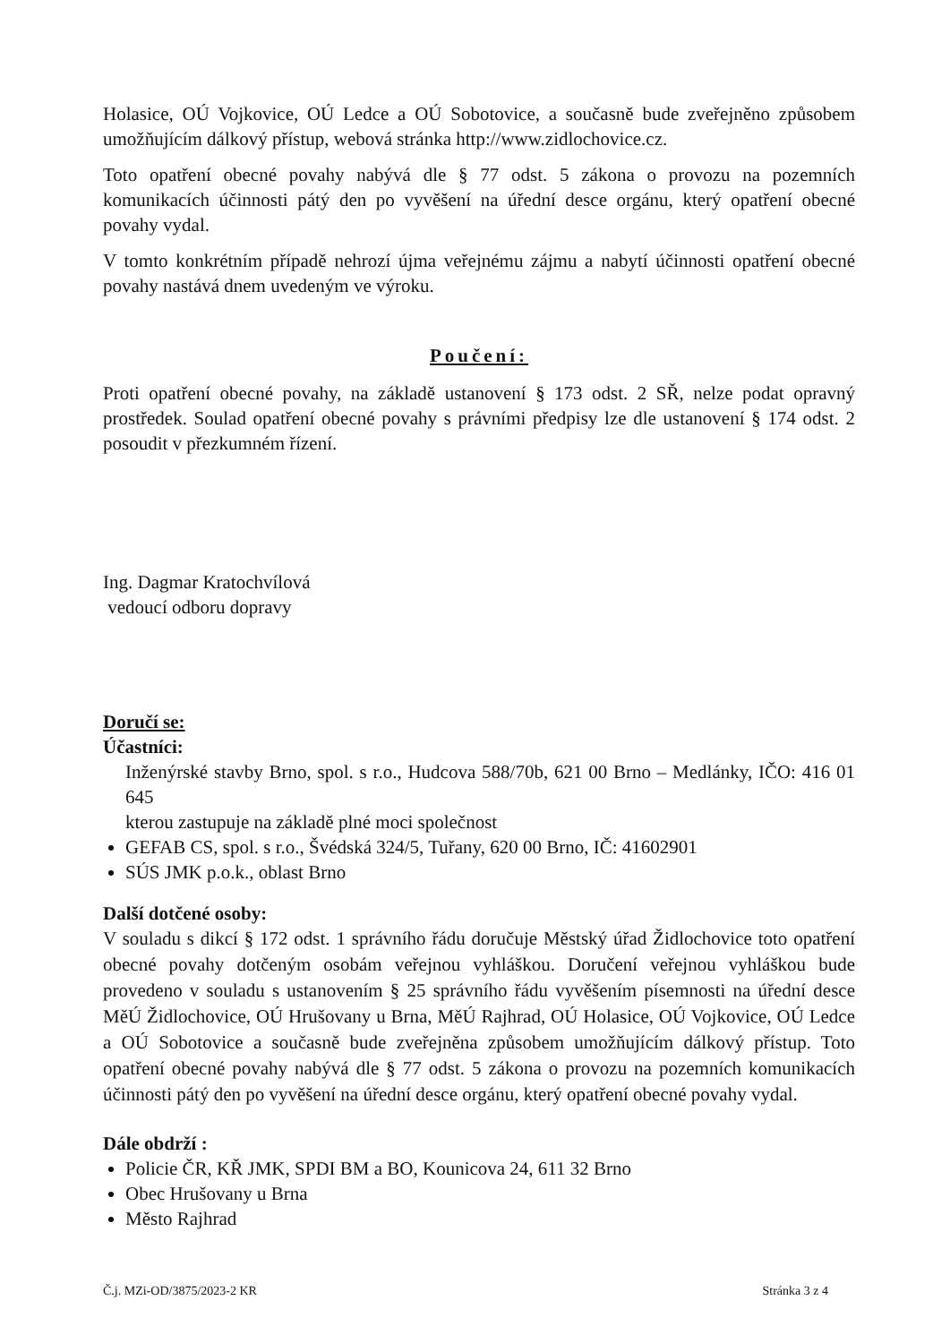Holasice, OÚ Vojkovice, OÚ Ledce a OÚ Sobotovice, a současně bude zveřejněno způsobem umožňujícím dálkový přístup, webová stránka http://www.zidlochovice.cz.
Toto opatření obecné povahy nabývá dle § 77 odst. 5 zákona o provozu na pozemních komunikacích účinnosti pátý den po vyvěšení na úřední desce orgánu, který opatření obecné povahy vydal.
V tomto konkrétním případě nehrozí újma veřejnému zájmu a nabytí účinnosti opatření obecné povahy nastává dnem uvedeným ve výroku.
Poučení:
Proti opatření obecné povahy, na základě ustanovení § 173 odst. 2 SŘ, nelze podat opravný prostředek. Soulad opatření obecné povahy s právními předpisy lze dle ustanovení § 174 odst. 2 posoudit v přezkumném řízení.
Ing. Dagmar Kratochvílová
vedoucí odboru dopravy
Doručí se:
Účastníci:
Inženýrské stavby Brno, spol. s r.o., Hudcova 588/70b, 621 00 Brno – Medlánky, IČO: 416 01 645
kterou zastupuje na základě plné moci společnost
GEFAB CS, spol. s r.o., Švédská 324/5, Tuřany, 620 00 Brno, IČ: 41602901
SÚS JMK p.o.k., oblast Brno
Další dotčené osoby:
V souladu s dikcí § 172 odst. 1 správního řádu doručuje Městský úřad Židlochovice toto opatření obecné povahy dotčeným osobám veřejnou vyhláškou. Doručení veřejnou vyhláškou bude provedeno v souladu s ustanovením § 25 správního řádu vyvěšením písemnosti na úřední desce MěÚ Židlochovice, OÚ Hrušovany u Brna, MěÚ Rajhrad, OÚ Holasice, OÚ Vojkovice, OÚ Ledce a OÚ Sobotovice a současně bude zveřejněna způsobem umožňujícím dálkový přístup. Toto opatření obecné povahy nabývá dle § 77 odst. 5 zákona o provozu na pozemních komunikacích účinnosti pátý den po vyvěšení na úřední desce orgánu, který opatření obecné povahy vydal.
Dále obdrží :
Policie ČR, KŘ JMK, SPDI BM a BO, Kounicova 24, 611 32 Brno
Obec Hrušovany u Brna
Město Rajhrad
Č.j. MZi-OD/3875/2023-2 KR Stránka 3 z 4